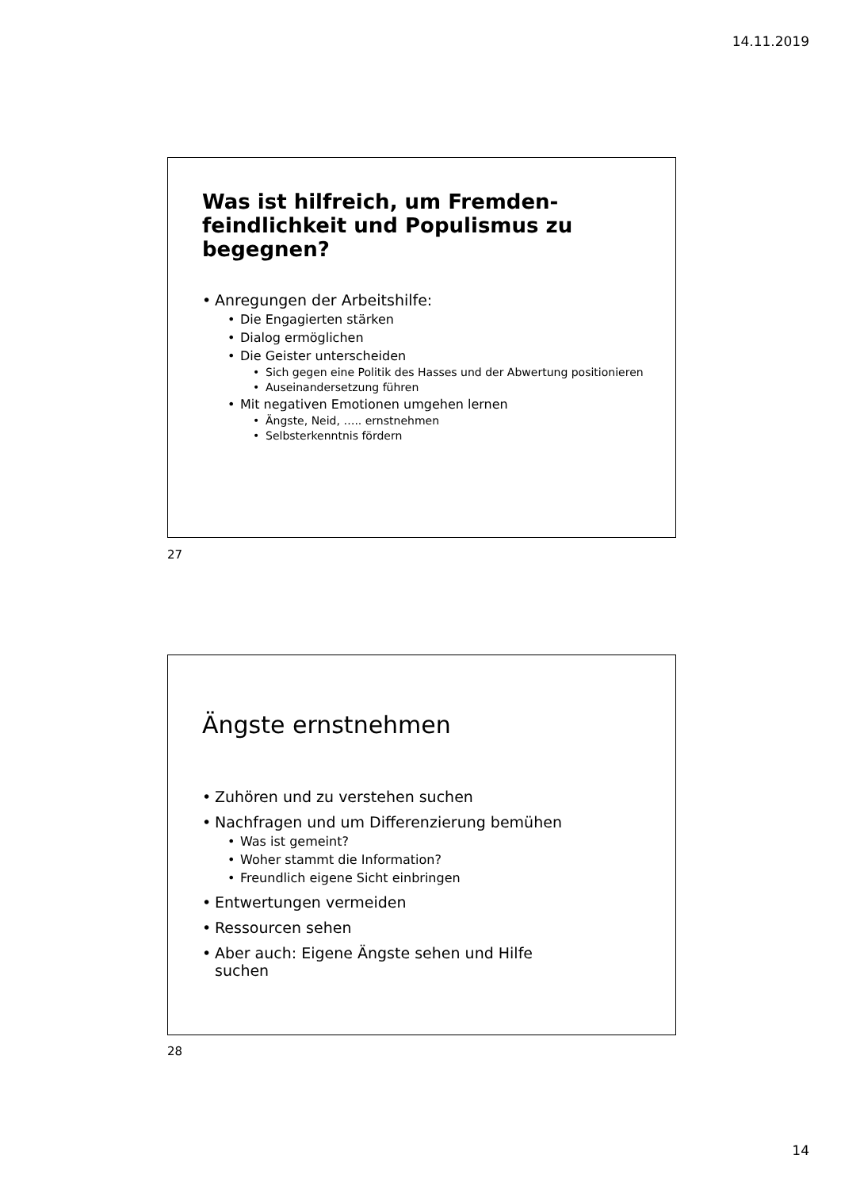14.11.2019
Was ist hilfreich, um Fremden-feindlichkeit und Populismus zu begegnen?
Anregungen der Arbeitshilfe:
Die Engagierten stärken
Dialog ermöglichen
Die Geister unterscheiden
Sich gegen eine Politik des Hasses und der Abwertung positionieren
Auseinandersetzung führen
Mit negativen Emotionen umgehen lernen
Ängste, Neid, ….. ernstnehmen
Selbsterkenntnis fördern
27
Ängste ernstnehmen
Zuhören und zu verstehen suchen
Nachfragen und um Differenzierung bemühen
Was ist gemeint?
Woher stammt die Information?
Freundlich eigene Sicht einbringen
Entwertungen vermeiden
Ressourcen sehen
Aber auch: Eigene Ängste sehen und Hilfe suchen
28
14